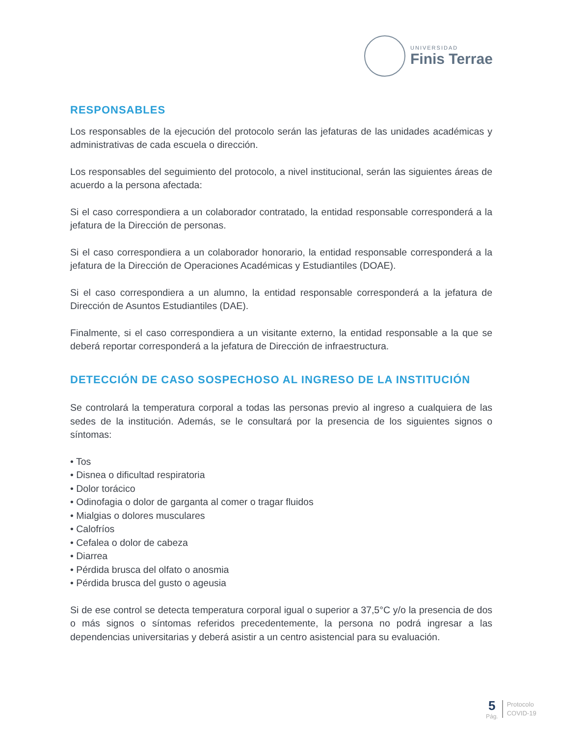UNIVERSIDAD
Finis Terrae
RESPONSABLES
Los responsables de la ejecución del protocolo serán las jefaturas de las unidades académicas y administrativas de cada escuela o dirección.
Los responsables del seguimiento del protocolo, a nivel institucional, serán las siguientes áreas de acuerdo a la persona afectada:
Si el caso correspondiera a un colaborador contratado, la entidad responsable corresponderá a la jefatura de la Dirección de personas.
Si el caso correspondiera a un colaborador honorario, la entidad responsable corresponderá a la jefatura de la Dirección de Operaciones Académicas y Estudiantiles (DOAE).
Si el caso correspondiera a un alumno, la entidad responsable corresponderá a la jefatura de Dirección de Asuntos Estudiantiles (DAE).
Finalmente, si el caso correspondiera a un visitante externo, la entidad responsable a la que se deberá reportar corresponderá a la jefatura de Dirección de infraestructura.
DETECCIÓN DE CASO SOSPECHOSO AL INGRESO DE LA INSTITUCIÓN
Se controlará la temperatura corporal a todas las personas previo al ingreso a cualquiera de las sedes de la institución. Además, se le consultará por la presencia de los siguientes signos o síntomas:
• Tos
• Disnea o dificultad respiratoria
• Dolor torácico
• Odinofagia o dolor de garganta al comer o tragar fluidos
• Mialgias o dolores musculares
• Calofríos
• Cefalea o dolor de cabeza
• Diarrea
• Pérdida brusca del olfato o anosmia
• Pérdida brusca del gusto o ageusia
Si de ese control se detecta temperatura corporal igual o superior a 37,5°C y/o la presencia de dos o más signos o síntomas referidos precedentemente, la persona no podrá ingresar a las dependencias universitarias y deberá asistir a un centro asistencial para su evaluación.
5
Pág.
Protocolo
COVID-19